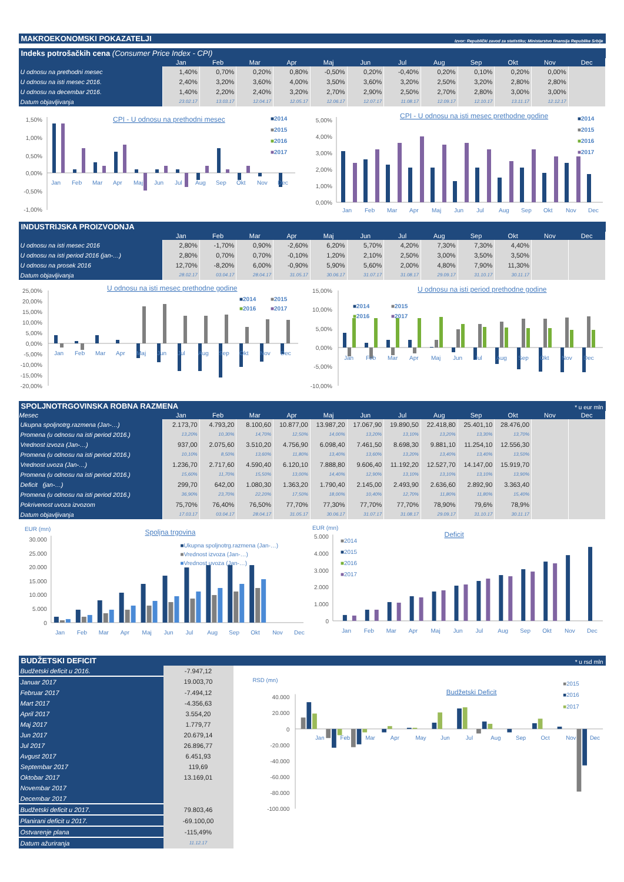MAKROEKONOMSKI POKAZATELJI Izvor: Republički zavod za statistiku; Ministarstvo finansija Republike Srbije
Indeks potrošačkih cena (Consumer Price Index - CPI)
| | Jan | Feb | Mar | Apr | Maj | Jun | Jul | Aug | Sep | Okt | Nov | Dec |
| --- | --- | --- | --- | --- | --- | --- | --- | --- | --- | --- | --- | --- |
| U odnosu na prethodni mesec | 1,40% | 0,70% | 0,20% | 0,80% | -0,50% | 0,20% | -0,40% | 0,20% | 0,10% | 0,20% | 0,00% | |
| U odnosu na isti mesec 2016. | 2,40% | 3,20% | 3,60% | 4,00% | 3,50% | 3,60% | 3,20% | 2,50% | 3,20% | 2,80% | 2,80% | |
| U odnosu na decembar 2016. | 1,40% | 2,20% | 2,40% | 3,20% | 2,70% | 2,90% | 2,50% | 2,70% | 2,80% | 3,00% | 3,00% | |
| Datum objavljivanja | 23.02.17 | 13.03.17 | 12.04.17 | 12.05.17 | 12.06.17 | 12.07.17 | 11.08.17 | 12.09.17 | 12.10.17 | 13.11.17 | 12.12.17 | |
1,50%
1,00%
0,50%
0,00%
-0,50%
-1,00%
CPI - U odnosu na prethodni mesec
Jan
Feb
Mar
Apr
Maj
Jun
Jul
Aug
Sep
Okt
Nov
Dec
■2014
■2015
■2016
■2017
5,00%
4,00%
3,00%
2,00%
1,00%
0,00%
CPI - U odnosu na isti mesec prethodne godine
Jan
Feb
Mar
Apr
Maj
Jun
Jul
Aug
Sep
Okt
Nov
Dec
■2014
■2015
■2016
■2017
INDUSTRIJSKA PROIZVODNJA
| | Jan | Feb | Mar | Apr | Maj | Jun | Jul | Aug | Sep | Okt | Nov | Dec |
| --- | --- | --- | --- | --- | --- | --- | --- | --- | --- | --- | --- | --- |
| U odnosu na isti mesec 2016 | 2,80% | -1,70% | 0,90% | -2,60% | 6,20% | 5,70% | 4,20% | 7,30% | 7,30% | 4,40% | | |
| U odnosu na isti period 2016 (jan-…) | 2,80% | 0,70% | 0,70% | -0,10% | 1,20% | 2,10% | 2,50% | 3,00% | 3,50% | 3,50% | | |
| U odnosu na prosek 2016 | 12,70% | -8,20% | 6,00% | -0,90% | 5,90% | 5,60% | 2,00% | 4,80% | 7,90% | 11,30% | | |
| Datum objavljivanja | 28.02.17 | 03.04.17 | 28.04.17 | 31.05.17 | 30.06.17 | 31.07.17 | 31.08.17 | 29.09.17 | 31.10.17 | 30.11.17 | | |
25,00%
20,00%
15,00%
10,00%
5,00%
0,00%
-5,00%
-10,00%
-15,00%
-20,00%
U odnosu na isti mesec prethodne godine
Jan
Feb
Mar
Apr
Maj
Jun
Jul
Aug
Sep
Okt
Nov
Dec
■2014
■2015
■2016
■2017
15,00%
10,00%
5,00%
0,00%
-5,00%
-10,00%
U odnosu na isti period prethodne godine
Jan
Feb
Mar
Apr
Maj
Jun
Jul
Aug
Sep
Okt
Nov
Dec
■2014
■2015
■2016
■2017
SPOLJNOTRGOVINSKA ROBNA RAZMENA * u eur mln
| Mesec | Jan | Feb | Mar | Apr | Maj | Jun | Jul | Aug | Sep | Okt | Nov | Dec |
| --- | --- | --- | --- | --- | --- | --- | --- | --- | --- | --- | --- | --- |
| Ukupna spoljnotrg.razmena (Jan-…) | 2.173,70 | 4.793,20 | 8.100,60 | 10.877,00 | 13.987,20 | 17.067,90 | 19.890,50 | 22.418,80 | 25.401,10 | 28.476,00 | | |
| Promena (u odnosu na isti period 2016.) | 13,20% | 10,30% | 14,70% | 12,50% | 14,00% | 13,20% | 13,10% | 13,20% | 13,30% | 13,70% | | |
| Vrednost izvoza (Jan-…) | 937,00 | 2.075,60 | 3.510,20 | 4.756,90 | 6.098,40 | 7.461,50 | 8.698,30 | 9.881,10 | 11.254,10 | 12.556,30 | | |
| Promena (u odnosu na isti period 2016.) | 10,10% | 8,50% | 13,60% | 11,80% | 13,40% | 13,60% | 13,20% | 13,40% | 13,40% | 13,50% | | |
| Vrednost uvoza (Jan-…) | 1.236,70 | 2.717,60 | 4.590,40 | 6.120,10 | 7.888,80 | 9.606,40 | 11.192,20 | 12.527,70 | 14.147,00 | 15.919,70 | | |
| Promena (u odnosu na isti period 2016.) | 15,60% | 11,70% | 15,50% | 13,00% | 14,40% | 12,90% | 13,10% | 13,10% | 13,10% | 13,90% | | |
| Deficit (jan-…) | 299,70 | 642,00 | 1.080,30 | 1.363,20 | 1.790,40 | 2.145,00 | 2.493,90 | 2.636,60 | 2.892,90 | 3.363,40 | | |
| Promena (u odnosu na isti period 2016.) | 36,90% | 23,70% | 22,20% | 17,50% | 18,00% | 10,40% | 12,70% | 11,80% | 11,80% | 15,40% | | |
| Pokrivenost uvoza izvozom | 75,70% | 76,40% | 76,50% | 77,70% | 77,30% | 77,70% | 77,70% | 78,90% | 79,6% | 78,9% | | |
| Datum objavljivanja | 17.03.17 | 03.04.17 | 28.04.17 | 31.05.17 | 30.06.17 | 31.07.17 | 31.08.17 | 29.09.17 | 31.10.17 | 30.11.17 | | |
EUR (mn)
Spoljna trgovina
30.000
25.000
20.000
15.000
10.000
5.000
0
Jan
Feb
Mar
Apr
Maj
Jun
Jul
Aug
Sep
Okt
Nov
Dec
■Ukupna spoljnotrg.razmena (Jan-…)
■Vrednost izvoza (Jan-…)
■Vrednost uvoza (Jan-…)
EUR (mn)
Deficit
5.000
4.000
3.000
2.000
1.000
0
Jan
Feb
Mar
Apr
Maj
Jun
Jul
Aug
Sep
Okt
Nov
Dec
■2014
■2015
■2016
■2017
BUDŽETSKI DEFICIT * u rsd mln
| Budžetski deficit u 2016. | -7.947,12 |
| Januar 2017 | 19.003,70 |
| Februar 2017 | -7.494,12 |
| Mart 2017 | -4.356,63 |
| April 2017 | 3.554,20 |
| Maj 2017 | 1.779,77 |
| Jun 2017 | 20.679,14 |
| Jul 2017 | 26.896,77 |
| Avgust 2017 | 6.451,93 |
| Septembar 2017 | 119,69 |
| Oktobar 2017 | 13.169,01 |
| Novembar 2017 | |
| Decembar 2017 | |
| Budžetski deficit u 2017. | 79.803,46 |
| Planirani deficit u 2017. | -69.100,00 |
| Ostvarenje plana | -115,49% |
| Datum ažuriranja | 11.12.17 |
RSD (mn)
Budžetski Deficit
40.000
20.000
0
-20.000
-40.000
-60.000
-80.000
-100.000
Jan
Feb
Mar
Apr
May
Jun
Jul
Aug
Sep
Oct
Nov
Dec
■2015
■2016
■2017